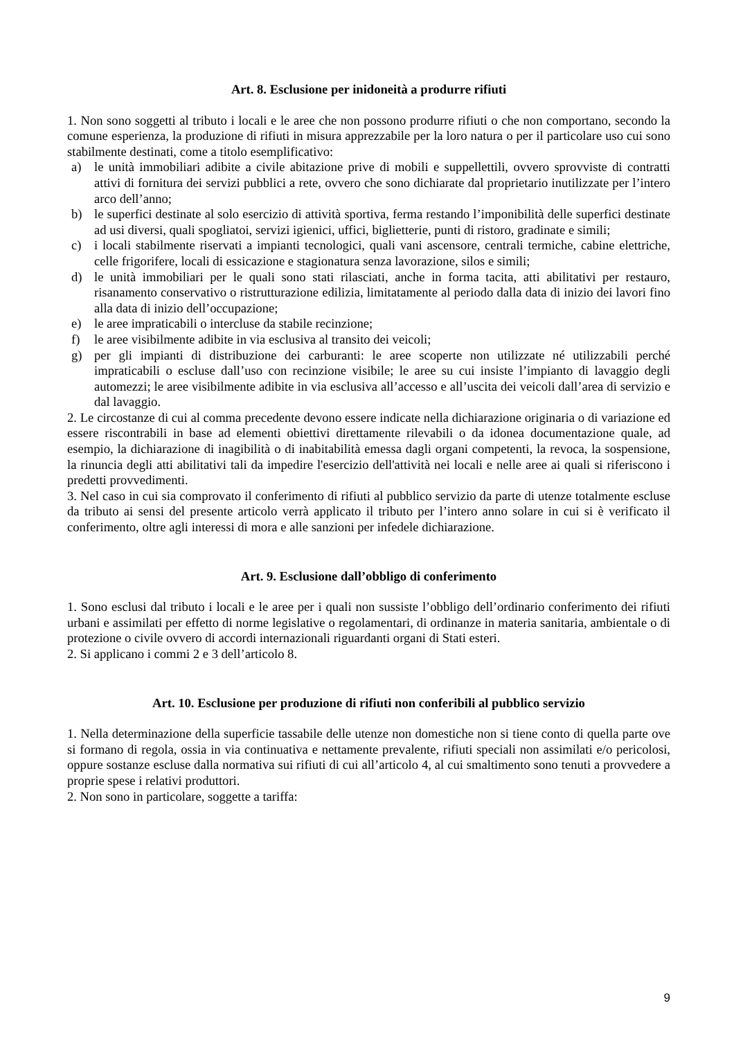Art. 8. Esclusione per inidoneità a produrre rifiuti
1. Non sono soggetti al tributo i locali e le aree che non possono produrre rifiuti o che non comportano, secondo la comune esperienza, la produzione di rifiuti in misura apprezzabile per la loro natura o per il particolare uso cui sono stabilmente destinati, come a titolo esemplificativo:
a) le unità immobiliari adibite a civile abitazione prive di mobili e suppellettili, ovvero sprovviste di contratti attivi di fornitura dei servizi pubblici a rete, ovvero che sono dichiarate dal proprietario inutilizzate per l’intero arco dell’anno;
b) le superfici destinate al solo esercizio di attività sportiva, ferma restando l’imponibilità delle superfici destinate ad usi diversi, quali spogliatoi, servizi igienici, uffici, biglietterie, punti di ristoro, gradinate e simili;
c) i locali stabilmente riservati a impianti tecnologici, quali vani ascensore, centrali termiche, cabine elettriche, celle frigorifere, locali di essicazione e stagionatura senza lavorazione, silos e simili;
d) le unità immobiliari per le quali sono stati rilasciati, anche in forma tacita, atti abilitativi per restauro, risanamento conservativo o ristrutturazione edilizia, limitatamente al periodo dalla data di inizio dei lavori fino alla data di inizio dell’occupazione;
e) le aree impraticabili o intercluse da stabile recinzione;
f) le aree visibilmente adibite in via esclusiva al transito dei veicoli;
g) per gli impianti di distribuzione dei carburanti: le aree scoperte non utilizzate né utilizzabili perché impraticabili o escluse dall’uso con recinzione visibile; le aree su cui insiste l’impianto di lavaggio degli automezzi; le aree visibilmente adibite in via esclusiva all’accesso e all’uscita dei veicoli dall’area di servizio e dal lavaggio.
2. Le circostanze di cui al comma precedente devono essere indicate nella dichiarazione originaria o di variazione ed essere riscontrabili in base ad elementi obiettivi direttamente rilevabili o da idonea documentazione quale, ad esempio, la dichiarazione di inagibilità o di inabitabilità emessa dagli organi competenti, la revoca, la sospensione, la rinuncia degli atti abilitativi tali da impedire l'esercizio dell'attività nei locali e nelle aree ai quali si riferiscono i predetti provvedimenti.
3. Nel caso in cui sia comprovato il conferimento di rifiuti al pubblico servizio da parte di utenze totalmente escluse da tributo ai sensi del presente articolo verrà applicato il tributo per l’intero anno solare in cui si è verificato il conferimento, oltre agli interessi di mora e alle sanzioni per infedele dichiarazione.
Art. 9. Esclusione dall’obbligo di conferimento
1. Sono esclusi dal tributo i locali e le aree per i quali non sussiste l’obbligo dell’ordinario conferimento dei rifiuti urbani e assimilati per effetto di norme legislative o regolamentari, di ordinanze in materia sanitaria, ambientale o di protezione o civile ovvero di accordi internazionali riguardanti organi di Stati esteri.
2. Si applicano i commi 2 e 3 dell’articolo 8.
Art. 10. Esclusione per produzione di rifiuti non conferibili al pubblico servizio
1. Nella determinazione della superficie tassabile delle utenze non domestiche non si tiene conto di quella parte ove si formano di regola, ossia in via continuativa e nettamente prevalente, rifiuti speciali non assimilati e/o pericolosi, oppure sostanze escluse dalla normativa sui rifiuti di cui all’articolo 4, al cui smaltimento sono tenuti a provvedere a proprie spese i relativi produttori.
2. Non sono in particolare, soggette a tariffa:
9